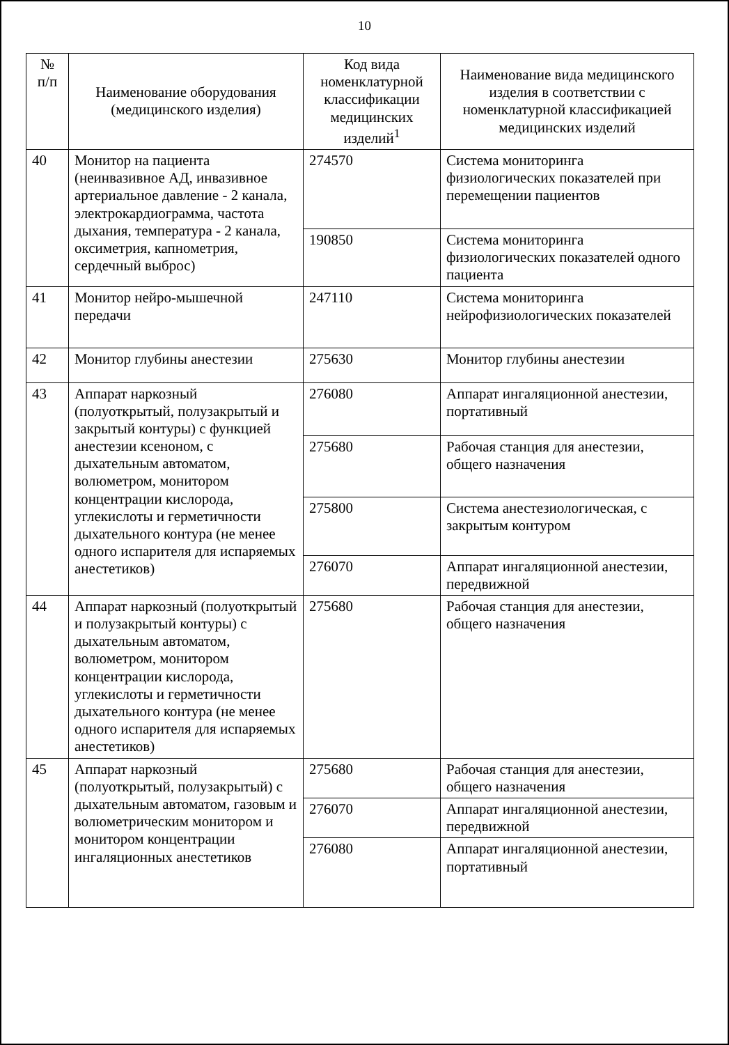10
| № п/п | Наименование оборудования (медицинского изделия) | Код вида номенклатурной классификации медицинских изделий<sup>1</sup> | Наименование вида медицинского изделия в соответствии с номенклатурной классификацией медицинских изделий |
| --- | --- | --- | --- |
| 40 | Монитор на пациента (неинвазивное АД, инвазивное артериальное давление - 2 канала, электрокардиограмма, частота дыхания, температура - 2 канала, оксиметрия, капнометрия, сердечный выброс) | 274570 | Система мониторинга физиологических показателей при перемещении пациентов |
| | | 190850 | Система мониторинга физиологических показателей одного пациента |
| 41 | Монитор нейро-мышечной передачи | 247110 | Система мониторинга нейрофизиологических показателей |
| 42 | Монитор глубины анестезии | 275630 | Монитор глубины анестезии |
| 43 | Аппарат наркозный (полуоткрытый, полузакрытый и закрытый контуры) с функцией анестезии ксеноном, с дыхательным автоматом, волюметром, монитором концентрации кислорода, углекислоты и герметичности дыхательного контура (не менее одного испарителя для испаряемых анестетиков) | 276080 | Аппарат ингаляционной анестезии, портативный |
| | | 275680 | Рабочая станция для анестезии, общего назначения |
| | | 275800 | Система анестезиологическая, с закрытым контуром |
| | | 276070 | Аппарат ингаляционной анестезии, передвижной |
| 44 | Аппарат наркозный (полуоткрытый и полузакрытый контуры) с дыхательным автоматом, волюметром, монитором концентрации кислорода, углекислоты и герметичности дыхательного контура (не менее одного испарителя для испаряемых анестетиков) | 275680 | Рабочая станция для анестезии, общего назначения |
| 45 | Аппарат наркозный (полуоткрытый, полузакрытый) с дыхательным автоматом, газовым и волюметрическим монитором и монитором концентрации ингаляционных анестетиков | 275680 | Рабочая станция для анестезии, общего назначения |
| | | 276070 | Аппарат ингаляционной анестезии, передвижной |
| | | 276080 | Аппарат ингаляционной анестезии, портативный |